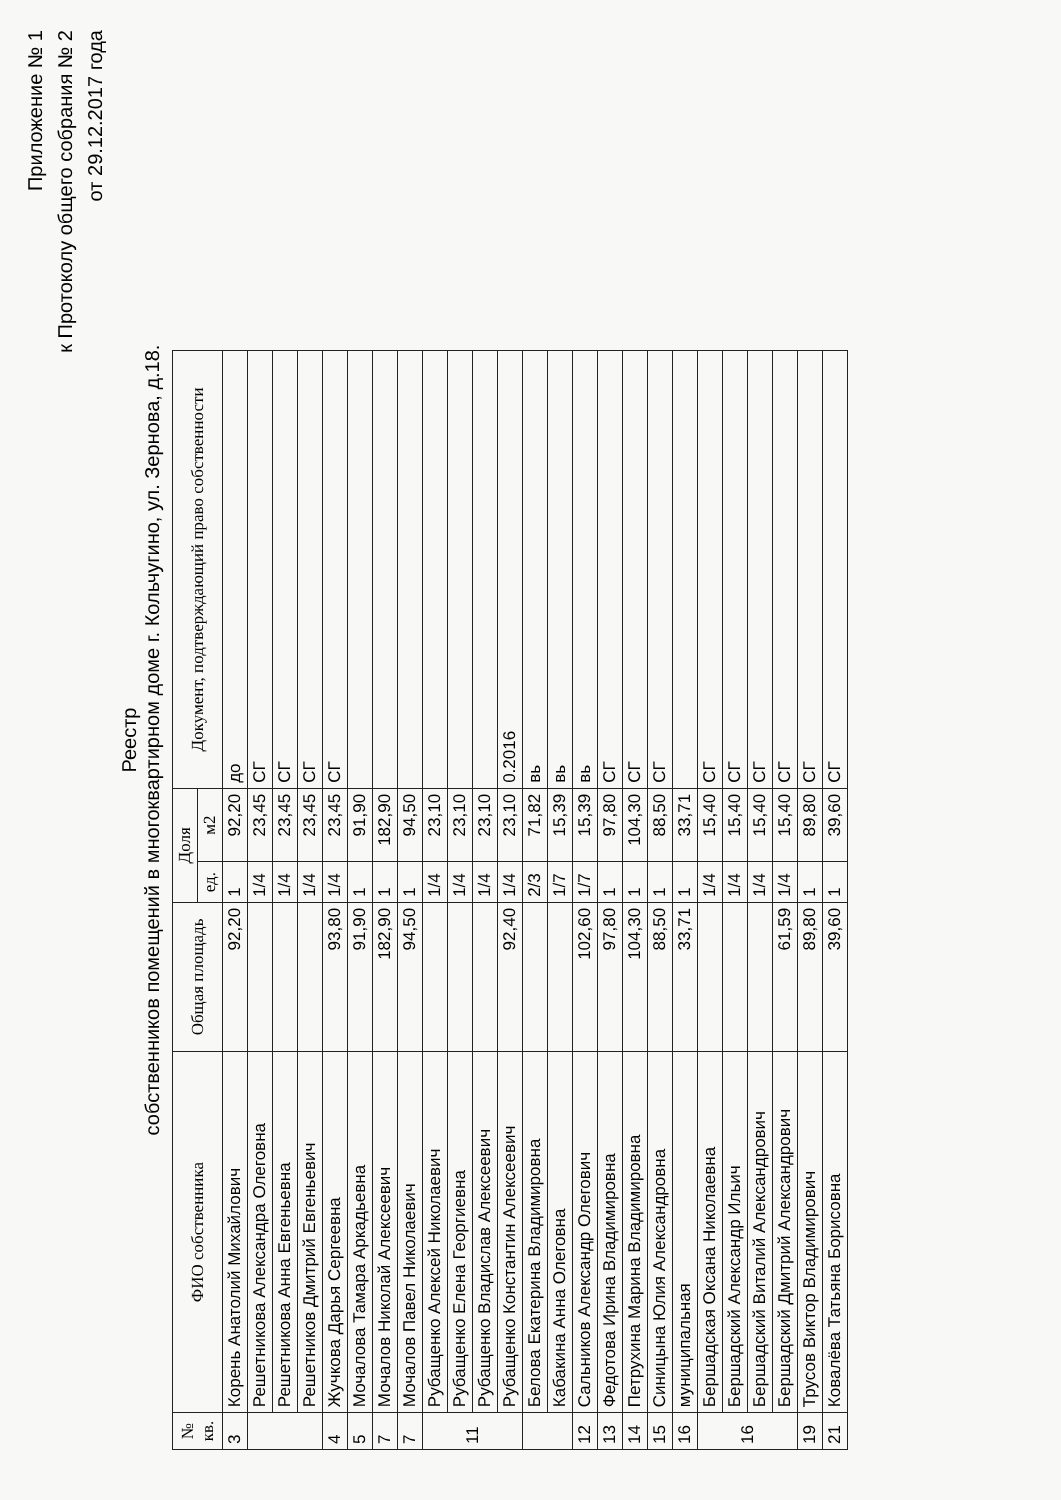Приложение № 1
к Протоколу общего собрания № 2
от 29.12.2017 года
Реестр
собственников помещений в многоквартирном доме г. Кольчугино, ул. Зернова, д.18.
| № кв. | ФИО собственника | Общая площадь | Доля | | Документ, подтверждающий право собственности |
| --- | --- | --- | --- | --- | --- |
| | | | ед. | м2 | |
| 3 | Корень Анатолий Михайлович | 92,20 | 1 | 92,20 | до |
| | Решетникова Александра Олеговна | | 1/4 | 23,45 | СГ |
| | Решетникова Анна Евгеньевна | | 1/4 | 23,45 | СГ |
| | Решетников Дмитрий Евгеньевич | | 1/4 | 23,45 | СГ |
| 4 | Жучкова Дарья Сергеевна | 93,80 | 1/4 | 23,45 | СГ |
| 5 | Мочалова Тамара Аркадьевна | 91,90 | 1 | 91,90 | |
| 7 | Мочалов Николай Алексеевич | 182,90 | 1 | 182,90 | |
| 7 | Мочалов Павел Николаевич | 94,50 | 1 | 94,50 | |
| 11 | Рубащенко Алексей Николаевич | | 1/4 | 23,10 | |
| | Рубащенко Елена Георгиевна | | 1/4 | 23,10 | |
| | Рубащенко Владислав Алексеевич | | 1/4 | 23,10 | |
| | Рубащенко Константин Алексеевич | 92,40 | 1/4 | 23,10 | 0.2016 |
| | Белова Екатерина Владимировна | | 2/3 | 71,82 | вь |
| | Кабакина Анна Олеговна | | 1/7 | 15,39 | вь |
| 12 | Сальников Александр Олегович | 102,60 | 1/7 | 15,39 | вь |
| 13 | Федотова Ирина Владимировна | 97,80 | 1 | 97,80 | СГ |
| 14 | Петрухина Марина Владимировна | 104,30 | 1 | 104,30 | СГ |
| 15 | Синицына Юлия Александровна | 88,50 | 1 | 88,50 | СГ |
| 16 | муниципальная | 33,71 | 1 | 33,71 | |
| 16 | Бершадская Оксана Николаевна | | 1/4 | 15,40 | СГ |
| | Бершадский Александр Ильич | | 1/4 | 15,40 | СГ |
| | Бершадский Виталий Александрович | | 1/4 | 15,40 | СГ |
| | Бершадский Дмитрий Александрович | 61,59 | 1/4 | 15,40 | СГ |
| 19 | Трусов Виктор Владимирович | 89,80 | 1 | 89,80 | СГ |
| 21 | Ковалёва Татьяна Борисовна | 39,60 | 1 | 39,60 | СГ |